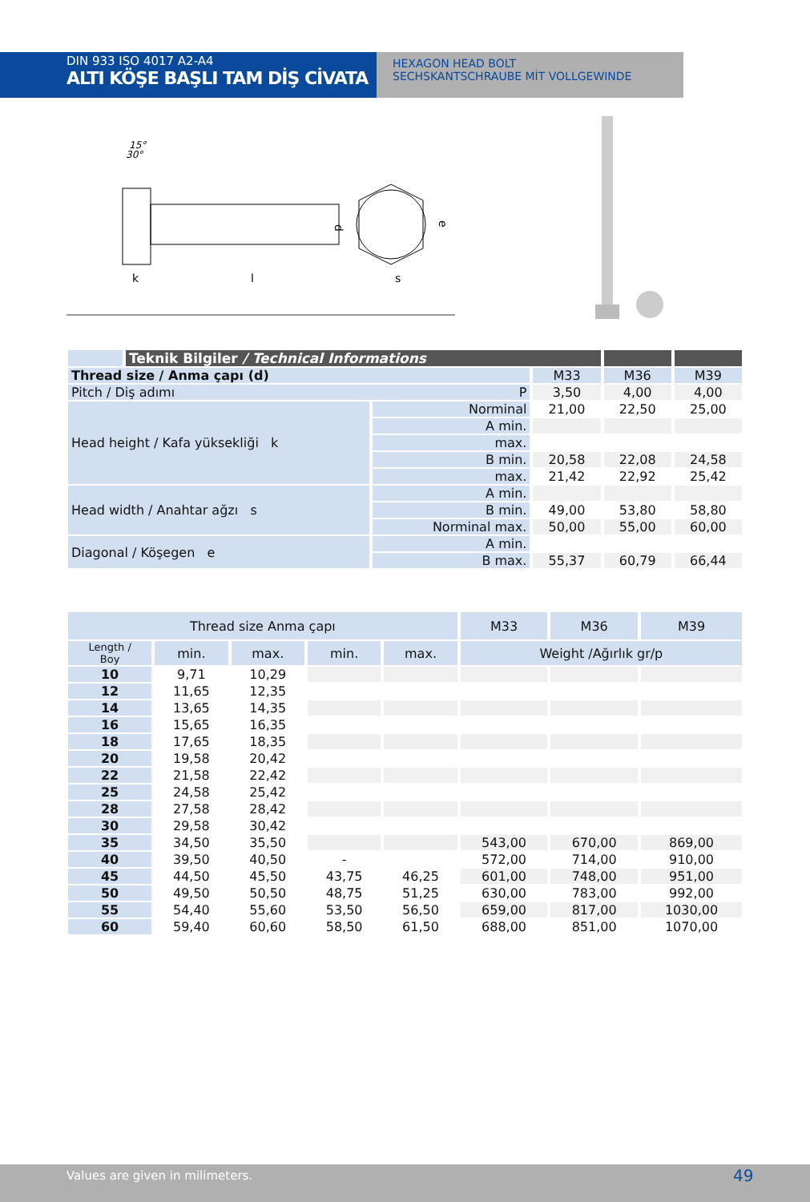DIN 933 ISO 4017 A2-A4
ALTI KÖŞE BAŞLI TAM DİŞ CİVATA
HEXAGON HEAD BOLT
SECHSKANTSCHRAUBE MİT VOLLGEWINDE
15°
30°
k
l
d
s
e
| | Teknik Bilgiler / Technical Informations | | | | |
| --- | --- | --- | --- | --- | --- |
| Thread size / Anma çapı (d) | | | M33 | M36 | M39 |
| Pitch / Diş adımı P | | | 3,50 | 4,00 | 4,00 |
| Head height / Kafa yüksekliği k | | Norminal | 21,00 | 22,50 | 25,00 |
| | | A min. | | | |
| | | max. | | | |
| | | B min. | 20,58 | 22,08 | 24,58 |
| | | max. | 21,42 | 22,92 | 25,42 |
| Head width / Anahtar ağzı s | | A min. | | | |
| | | B min. | 49,00 | 53,80 | 58,80 |
| | | Norminal max. | 50,00 | 55,00 | 60,00 |
| Diagonal / Köşegen e | | A min. | | | |
| | | B max. | 55,37 | 60,79 | 66,44 |
| Thread size Anma çapı | | | | | M33 | M36 | M39 |
| Length / Boy | min. | max. | min. | max. | Weight /Ağırlık gr/p | | |
| 10 | 9,71 | 10,29 | | | | | |
| 12 | 11,65 | 12,35 | | | | | |
| 14 | 13,65 | 14,35 | | | | | |
| 16 | 15,65 | 16,35 | | | | | |
| 18 | 17,65 | 18,35 | | | | | |
| 20 | 19,58 | 20,42 | | | | | |
| 22 | 21,58 | 22,42 | | | | | |
| 25 | 24,58 | 25,42 | | | | | |
| 28 | 27,58 | 28,42 | | | | | |
| 30 | 29,58 | 30,42 | | | | | |
| 35 | 34,50 | 35,50 | | | 543,00 | 670,00 | 869,00 |
| 40 | 39,50 | 40,50 | - | | 572,00 | 714,00 | 910,00 |
| 45 | 44,50 | 45,50 | 43,75 | 46,25 | 601,00 | 748,00 | 951,00 |
| 50 | 49,50 | 50,50 | 48,75 | 51,25 | 630,00 | 783,00 | 992,00 |
| 55 | 54,40 | 55,60 | 53,50 | 56,50 | 659,00 | 817,00 | 1030,00 |
| 60 | 59,40 | 60,60 | 58,50 | 61,50 | 688,00 | 851,00 | 1070,00 |
Values are given in milimeters. 49